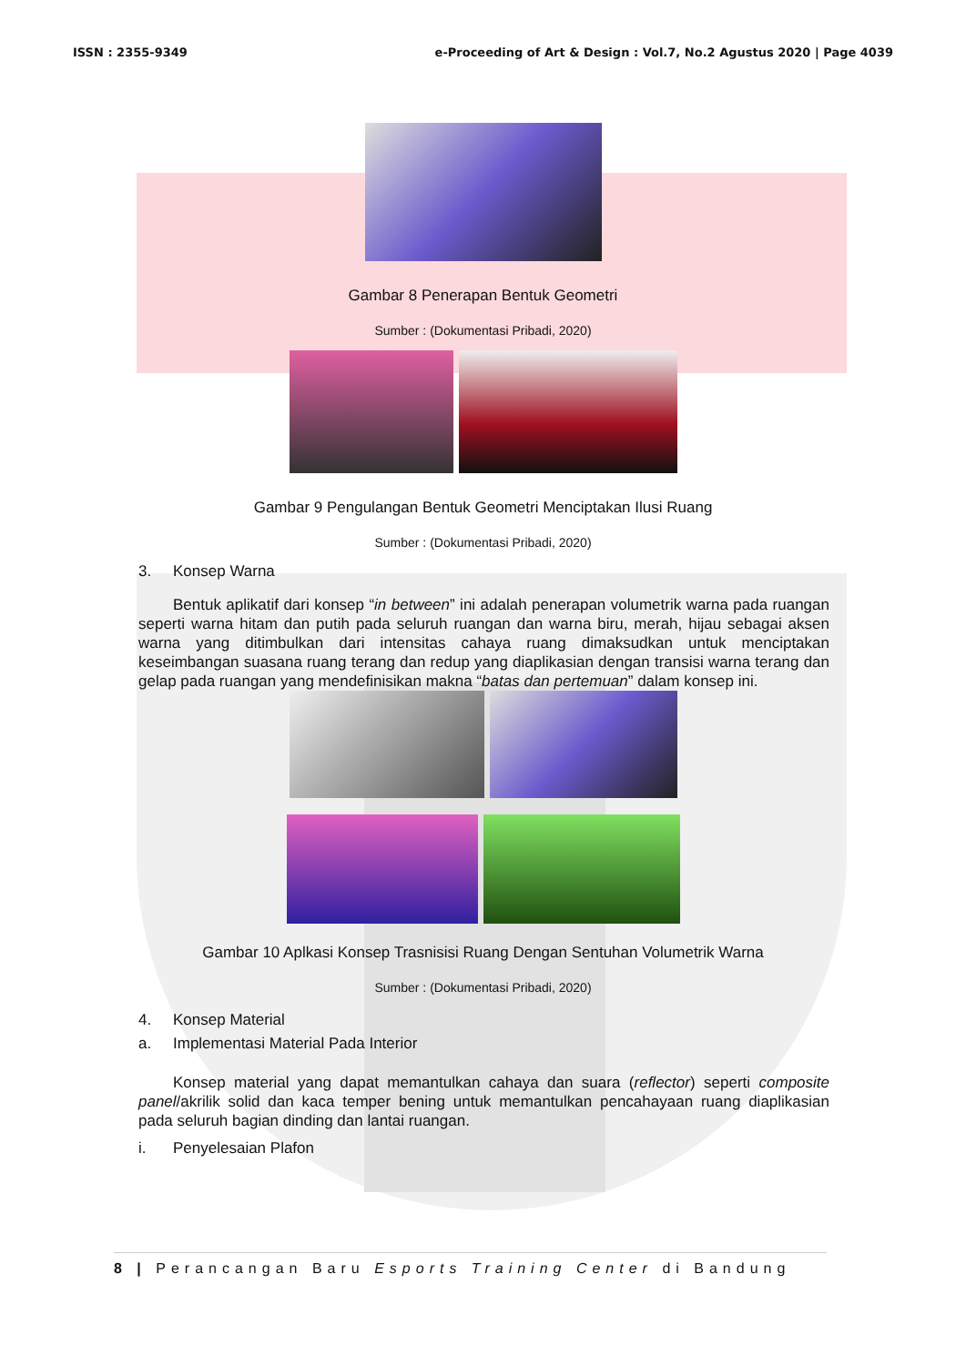ISSN : 2355-9349 e-Proceeding of Art & Design : Vol.7, No.2 Agustus 2020 | Page 4039
Gambar 8 Penerapan Bentuk Geometri
Sumber : (Dokumentasi Pribadi, 2020)
Gambar 9 Pengulangan Bentuk Geometri Menciptakan Ilusi Ruang
Sumber : (Dokumentasi Pribadi, 2020)
3. Konsep Warna
Bentuk aplikatif dari konsep “in between” ini adalah penerapan volumetrik warna pada ruangan seperti warna hitam dan putih pada seluruh ruangan dan warna biru, merah, hijau sebagai aksen warna yang ditimbulkan dari intensitas cahaya ruang dimaksudkan untuk menciptakan keseimbangan suasana ruang terang dan redup yang diaplikasian dengan transisi warna terang dan gelap pada ruangan yang mendefinisikan makna “batas dan pertemuan” dalam konsep ini.
Gambar 10 Aplkasi Konsep Trasnisisi Ruang Dengan Sentuhan Volumetrik Warna
Sumber : (Dokumentasi Pribadi, 2020)
4. Konsep Material
a. Implementasi Material Pada Interior
Konsep material yang dapat memantulkan cahaya dan suara (reflector) seperti composite panel/akrilik solid dan kaca temper bening untuk memantulkan pencahayaan ruang diaplikasian pada seluruh bagian dinding dan lantai ruangan.
i. Penyelesaian Plafon
8 | Perancangan Baru Esports Training Center di Bandung